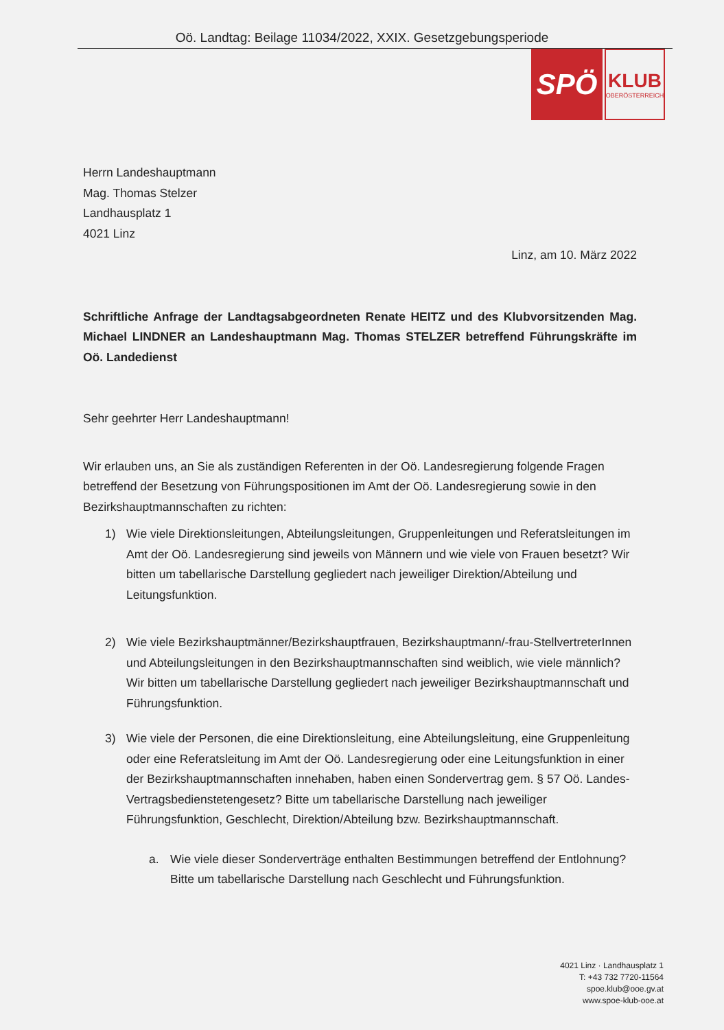Oö. Landtag: Beilage 11034/2022, XXIX. Gesetzgebungsperiode
SPÖ
KLUB
OBERÖSTERREICH
Herrn Landeshauptmann
Mag. Thomas Stelzer
Landhausplatz 1
4021 Linz
Linz, am 10. März 2022
Schriftliche Anfrage der Landtagsabgeordneten Renate HEITZ und des Klubvorsitzenden Mag. Michael LINDNER an Landeshauptmann Mag. Thomas STELZER betreffend Führungskräfte im Oö. Landedienst
Sehr geehrter Herr Landeshauptmann!
Wir erlauben uns, an Sie als zuständigen Referenten in der Oö. Landesregierung folgende Fragen betreffend der Besetzung von Führungspositionen im Amt der Oö. Landesregierung sowie in den Bezirkshauptmannschaften zu richten:
1) Wie viele Direktionsleitungen, Abteilungsleitungen, Gruppenleitungen und Referatsleitungen im Amt der Oö. Landesregierung sind jeweils von Männern und wie viele von Frauen besetzt? Wir bitten um tabellarische Darstellung gegliedert nach jeweiliger Direktion/Abteilung und Leitungsfunktion.
2) Wie viele Bezirkshauptmänner/Bezirkshauptfrauen, Bezirkshauptmann/-frau-StellvertreterInnen und Abteilungsleitungen in den Bezirkshauptmannschaften sind weiblich, wie viele männlich? Wir bitten um tabellarische Darstellung gegliedert nach jeweiliger Bezirkshauptmannschaft und Führungsfunktion.
3) Wie viele der Personen, die eine Direktionsleitung, eine Abteilungsleitung, eine Gruppenleitung oder eine Referatsleitung im Amt der Oö. Landesregierung oder eine Leitungsfunktion in einer der Bezirkshauptmannschaften innehaben, haben einen Sondervertrag gem. § 57 Oö. Landes-Vertragsbedienstetengesetz? Bitte um tabellarische Darstellung nach jeweiliger Führungsfunktion, Geschlecht, Direktion/Abteilung bzw. Bezirkshauptmannschaft.
a. Wie viele dieser Sonderverträge enthalten Bestimmungen betreffend der Entlohnung? Bitte um tabellarische Darstellung nach Geschlecht und Führungsfunktion.
4021 Linz · Landhausplatz 1
T: +43 732 7720-11564
spoe.klub@ooe.gv.at
www.spoe-klub-ooe.at